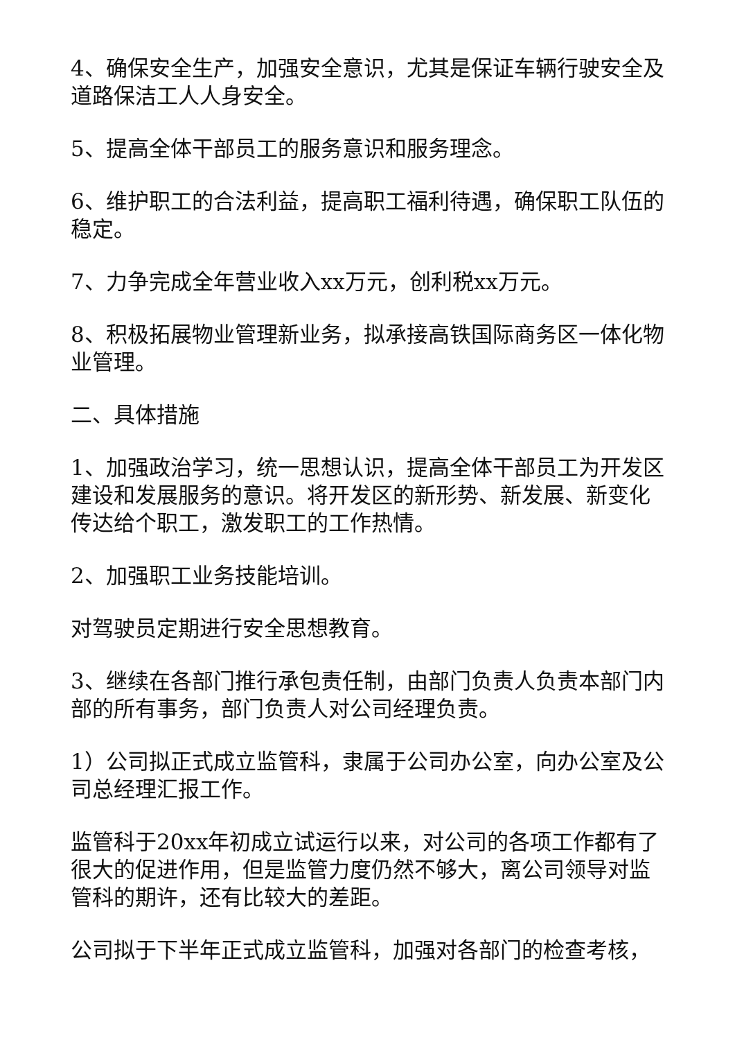4、确保安全生产，加强安全意识，尤其是保证车辆行驶安全及道路保洁工人人身安全。
5、提高全体干部员工的服务意识和服务理念。
6、维护职工的合法利益，提高职工福利待遇，确保职工队伍的稳定。
7、力争完成全年营业收入xx万元，创利税xx万元。
8、积极拓展物业管理新业务，拟承接高铁国际商务区一体化物业管理。
二、具体措施
1、加强政治学习，统一思想认识，提高全体干部员工为开发区建设和发展服务的意识。将开发区的新形势、新发展、新变化传达给个职工，激发职工的工作热情。
2、加强职工业务技能培训。
对驾驶员定期进行安全思想教育。
3、继续在各部门推行承包责任制，由部门负责人负责本部门内部的所有事务，部门负责人对公司经理负责。
1）公司拟正式成立监管科，隶属于公司办公室，向办公室及公司总经理汇报工作。
监管科于20xx年初成立试运行以来，对公司的各项工作都有了很大的促进作用，但是监管力度仍然不够大，离公司领导对监管科的期许，还有比较大的差距。
公司拟于下半年正式成立监管科，加强对各部门的检查考核，